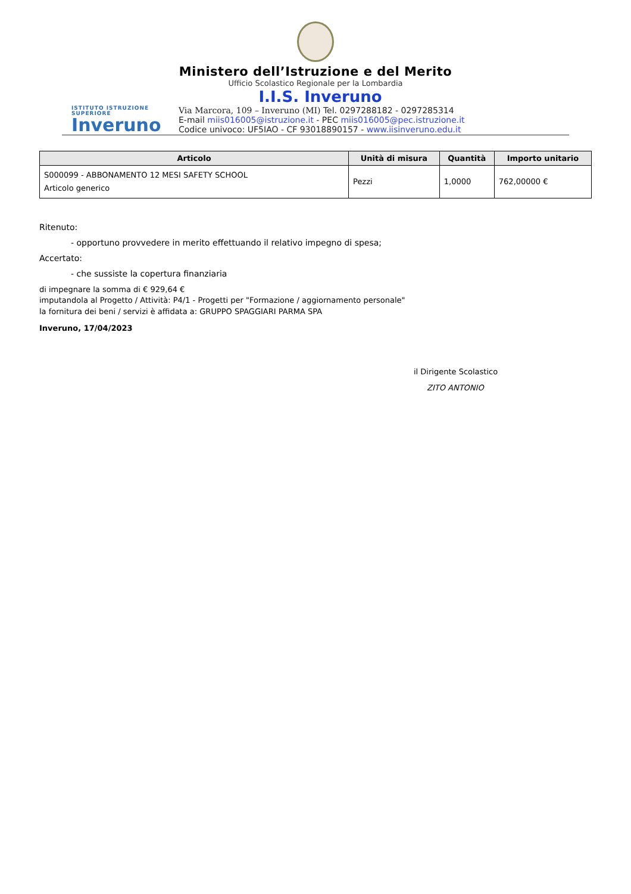Ministero dell’Istruzione e del Merito
Ufficio Scolastico Regionale per la Lombardia
ISTITUTO ISTRUZIONE SUPERIORE
Inveruno
I.I.S. Inveruno
Via Marcora, 109 – Inveruno (MI) Tel. 0297288182 - 0297285314
E-mail miis016005@istruzione.it - PEC miis016005@pec.istruzione.it
Codice univoco: UF5IAO - CF 93018890157 - www.iisinveruno.edu.it
| Articolo | Unità di misura | Quantità | Importo unitario |
| --- | --- | --- | --- |
| S000099 - ABBONAMENTO 12 MESI SAFETY SCHOOL Articolo generico | Pezzi | 1,0000 | 762,00000 € |
Ritenuto:
- opportuno provvedere in merito effettuando il relativo impegno di spesa;
Accertato:
- che sussiste la copertura finanziaria
di impegnare la somma di € 929,64 €
imputandola al Progetto / Attività: P4/1 - Progetti per "Formazione / aggiornamento personale"
la fornitura dei beni / servizi è affidata a: GRUPPO SPAGGIARI PARMA SPA
Inveruno, 17/04/2023
il Dirigente Scolastico
ZITO ANTONIO